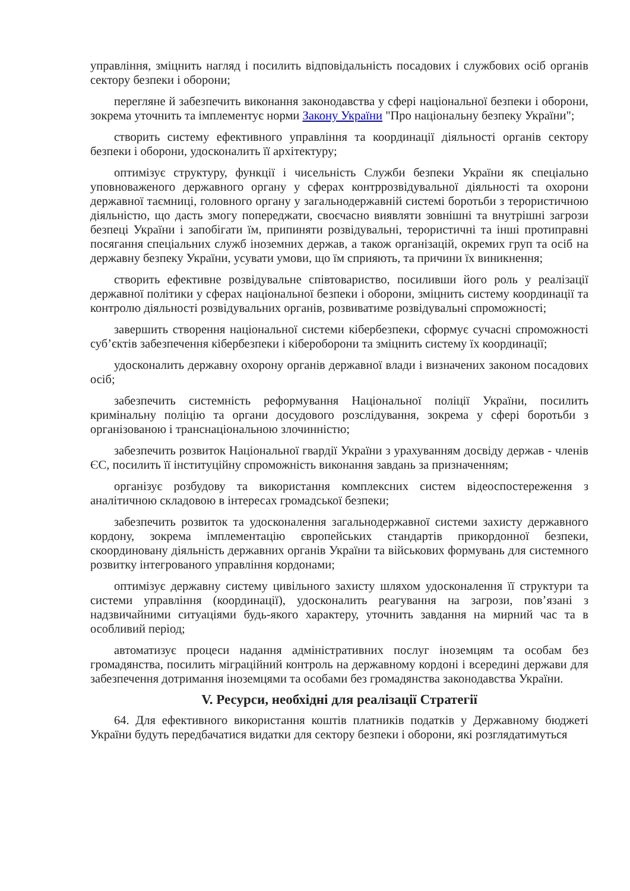управління, зміцнить нагляд і посилить відповідальність посадових і службових осіб органів сектору безпеки і оборони;
перегляне й забезпечить виконання законодавства у сфері національної безпеки і оборони, зокрема уточнить та імплементує норми Закону України "Про національну безпеку України";
створить систему ефективного управління та координації діяльності органів сектору безпеки і оборони, удосконалить її архітектуру;
оптимізує структуру, функції і чисельність Служби безпеки України як спеціально уповноваженого державного органу у сферах контррозвідувальної діяльності та охорони державної таємниці, головного органу у загальнодержавній системі боротьби з терористичною діяльністю, що дасть змогу попереджати, своєчасно виявляти зовнішні та внутрішні загрози безпеці України і запобігати їм, припиняти розвідувальні, терористичні та інші протиправні посягання спеціальних служб іноземних держав, а також організацій, окремих груп та осіб на державну безпеку України, усувати умови, що їм сприяють, та причини їх виникнення;
створить ефективне розвідувальне співтовариство, посиливши його роль у реалізації державної політики у сферах національної безпеки і оборони, зміцнить систему координації та контролю діяльності розвідувальних органів, розвиватиме розвідувальні спроможності;
завершить створення національної системи кібербезпеки, сформує сучасні спроможності суб’єктів забезпечення кібербезпеки і кібероборони та зміцнить систему їх координації;
удосконалить державну охорону органів державної влади і визначених законом посадових осіб;
забезпечить системність реформування Національної поліції України, посилить кримінальну поліцію та органи досудового розслідування, зокрема у сфері боротьби з організованою і транснаціональною злочинністю;
забезпечить розвиток Національної гвардії України з урахуванням досвіду держав - членів ЄС, посилить її інституційну спроможність виконання завдань за призначенням;
організує розбудову та використання комплексних систем відеоспостереження з аналітичною складовою в інтересах громадської безпеки;
забезпечить розвиток та удосконалення загальнодержавної системи захисту державного кордону, зокрема імплементацію європейських стандартів прикордонної безпеки, скоординовану діяльність державних органів України та військових формувань для системного розвитку інтегрованого управління кордонами;
оптимізує державну систему цивільного захисту шляхом удосконалення її структури та системи управління (координації), удосконалить реагування на загрози, пов’язані з надзвичайними ситуаціями будь-якого характеру, уточнить завдання на мирний час та в особливий період;
автоматизує процеси надання адміністративних послуг іноземцям та особам без громадянства, посилить міграційний контроль на державному кордоні і всередині держави для забезпечення дотримання іноземцями та особами без громадянства законодавства України.
V. Ресурси, необхідні для реалізації Стратегії
64. Для ефективного використання коштів платників податків у Державному бюджеті України будуть передбачатися видатки для сектору безпеки і оборони, які розглядатимуться